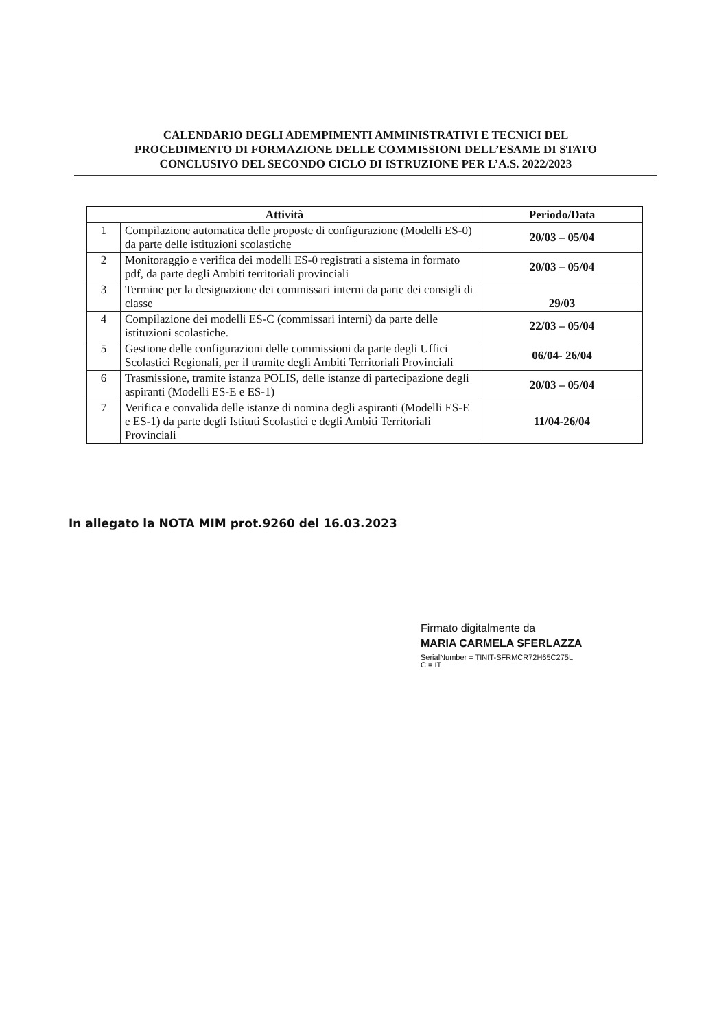CALENDARIO DEGLI ADEMPIMENTI AMMINISTRATIVI E TECNICI DEL
PROCEDIMENTO DI FORMAZIONE DELLE COMMISSIONI DELL’ESAME DI STATO
CONCLUSIVO DEL SECONDO CICLO DI ISTRUZIONE PER L’A.S. 2022/2023
| Attività | | Periodo/Data |
| --- | --- | --- |
| 1 | Compilazione automatica delle proposte di configurazione (Modelli ES-0) da parte delle istituzioni scolastiche | 20/03 – 05/04 |
| 2 | Monitoraggio e verifica dei modelli ES-0 registrati a sistema in formato pdf, da parte degli Ambiti territoriali provinciali | 20/03 – 05/04 |
| 3 | Termine per la designazione dei commissari interni da parte dei consigli di classe | 29/03 |
| 4 | Compilazione dei modelli ES-C (commissari interni) da parte delle istituzioni scolastiche. | 22/03 – 05/04 |
| 5 | Gestione delle configurazioni delle commissioni da parte degli Uffici Scolastici Regionali, per il tramite degli Ambiti Territoriali Provinciali | 06/04- 26/04 |
| 6 | Trasmissione, tramite istanza POLIS, delle istanze di partecipazione degli aspiranti (Modelli ES-E e ES-1) | 20/03 – 05/04 |
| 7 | Verifica e convalida delle istanze di nomina degli aspiranti (Modelli ES-E e ES-1) da parte degli Istituti Scolastici e degli Ambiti Territoriali Provinciali | 11/04-26/04 |
In allegato la NOTA MIM prot.9260 del 16.03.2023
Firmato digitalmente da
MARIA CARMELA SFERLAZZA
SerialNumber = TINIT-SFRMCR72H65C275L
C = IT